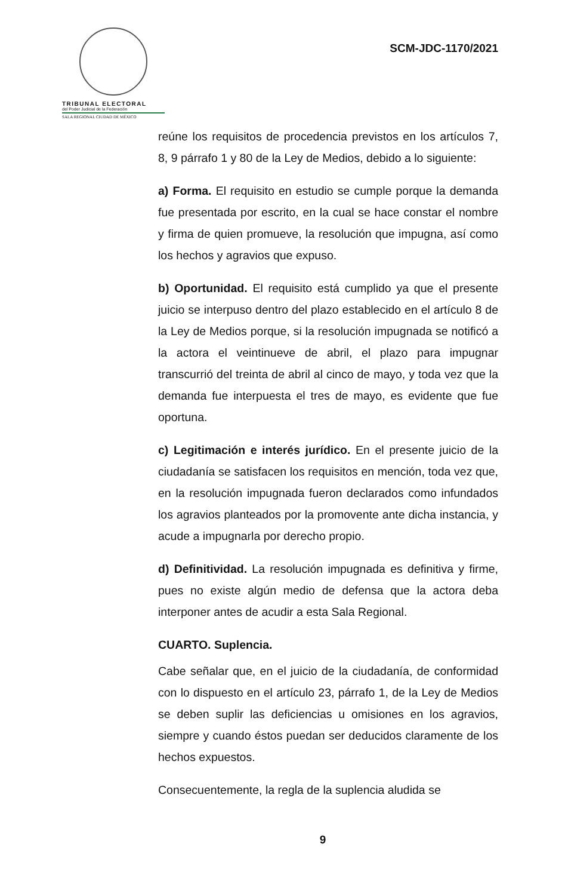TRIBUNAL ELECTORAL
del Poder Judicial de la Federación
SALA REGIONAL CIUDAD DE MÉXICO
SCM-JDC-1170/2021
reúne los requisitos de procedencia previstos en los artículos 7, 8, 9 párrafo 1 y 80 de la Ley de Medios, debido a lo siguiente:
a) Forma. El requisito en estudio se cumple porque la demanda fue presentada por escrito, en la cual se hace constar el nombre y firma de quien promueve, la resolución que impugna, así como los hechos y agravios que expuso.
b) Oportunidad. El requisito está cumplido ya que el presente juicio se interpuso dentro del plazo establecido en el artículo 8 de la Ley de Medios porque, si la resolución impugnada se notificó a la actora el veintinueve de abril, el plazo para impugnar transcurrió del treinta de abril al cinco de mayo, y toda vez que la demanda fue interpuesta el tres de mayo, es evidente que fue oportuna.
c) Legitimación e interés jurídico. En el presente juicio de la ciudadanía se satisfacen los requisitos en mención, toda vez que, en la resolución impugnada fueron declarados como infundados los agravios planteados por la promovente ante dicha instancia, y acude a impugnarla por derecho propio.
d) Definitividad. La resolución impugnada es definitiva y firme, pues no existe algún medio de defensa que la actora deba interponer antes de acudir a esta Sala Regional.
CUARTO. Suplencia.
Cabe señalar que, en el juicio de la ciudadanía, de conformidad con lo dispuesto en el artículo 23, párrafo 1, de la Ley de Medios se deben suplir las deficiencias u omisiones en los agravios, siempre y cuando éstos puedan ser deducidos claramente de los hechos expuestos.
Consecuentemente, la regla de la suplencia aludida se
9